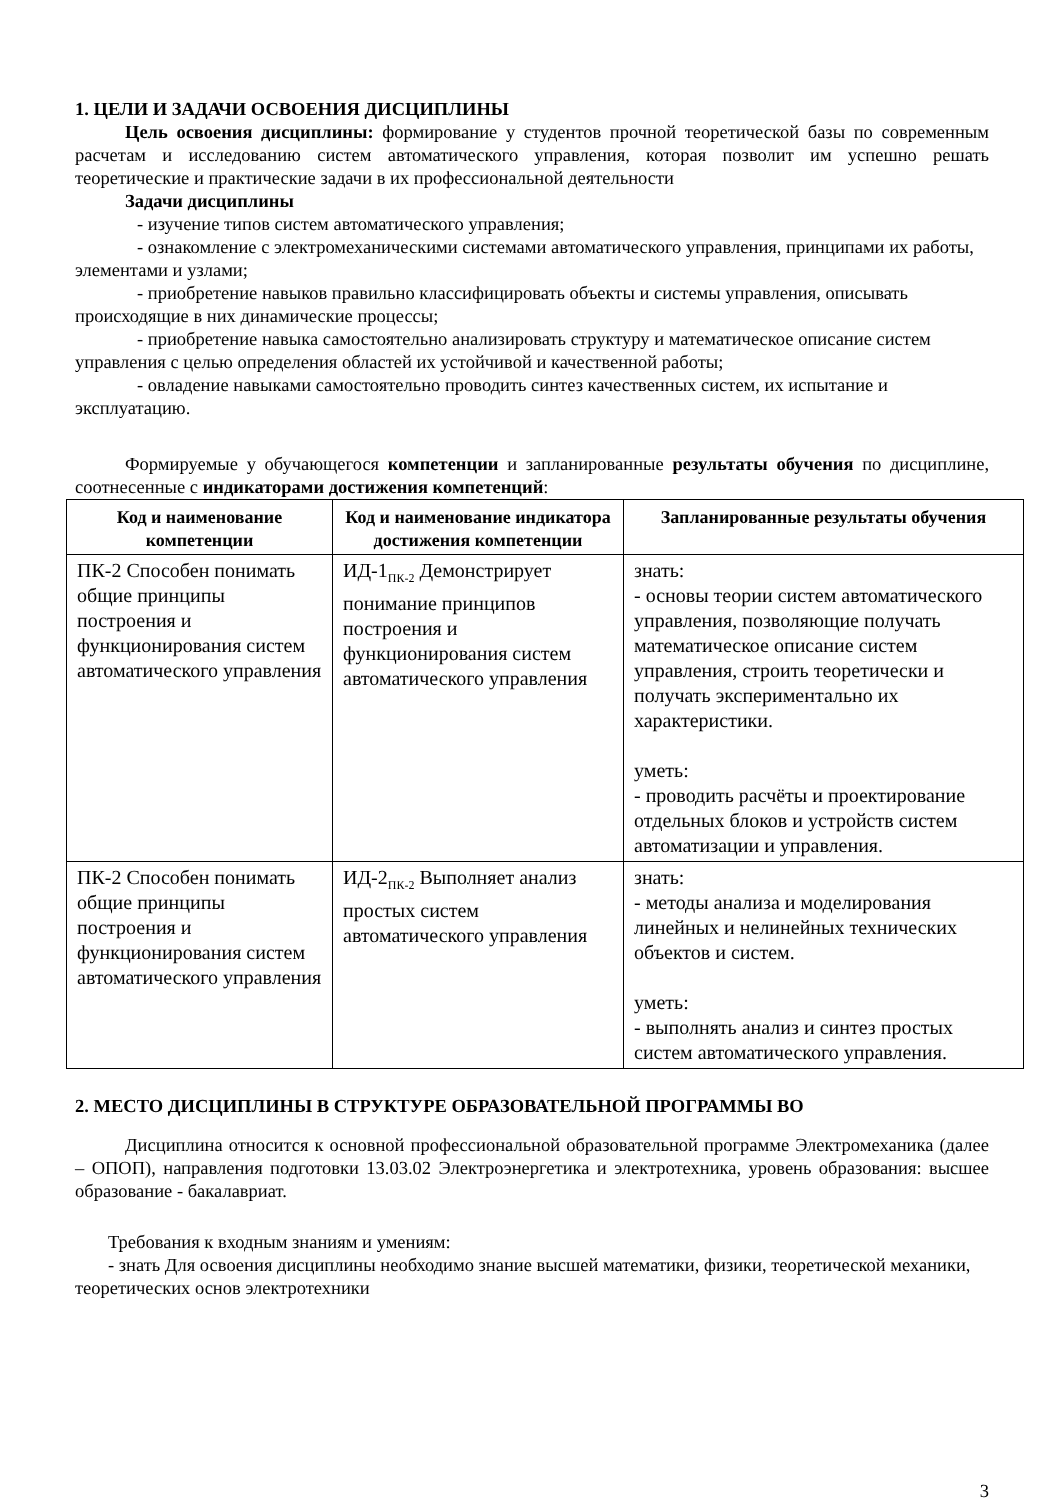1. ЦЕЛИ И ЗАДАЧИ ОСВОЕНИЯ ДИСЦИПЛИНЫ
Цель освоения дисциплины: формирование у студентов прочной теоретической базы по современным расчетам и исследованию систем автоматического управления, которая позволит им успешно решать теоретические и практические задачи в их профессиональной деятельности
Задачи дисциплины
- изучение типов систем автоматического управления;
- ознакомление с электромеханическими системами автоматического управления, принципами их работы, элементами и узлами;
- приобретение навыков правильно классифицировать объекты и системы управления, описывать происходящие в них динамические процессы;
- приобретение навыка самостоятельно анализировать структуру и математическое описание систем управления с целью определения областей их устойчивой и качественной работы;
- овладение навыками самостоятельно проводить синтез качественных систем, их испытание и эксплуатацию.
Формируемые у обучающегося компетенции и запланированные результаты обучения по дисциплине, соотнесенные с индикаторами достижения компетенций:
| Код и наименование компетенции | Код и наименование индикатора достижения компетенции | Запланированные результаты обучения |
| --- | --- | --- |
| ПК-2 Способен понимать общие принципы построения и функционирования систем автоматического управления | ИД-1<sub>ПК-2</sub> Демонстрирует понимание принципов построения и функционирования систем автоматического управления | знать: - основы теории систем автоматического управления, позволяющие получать математическое описание систем управления, строить теоретически и получать экспериментально их характеристики. уметь: - проводить расчёты и проектирование отдельных блоков и устройств систем автоматизации и управления. |
| ПК-2 Способен понимать общие принципы построения и функционирования систем автоматического управления | ИД-2<sub>ПК-2</sub> Выполняет анализ простых систем автоматического управления | знать: - методы анализа и моделирования линейных и нелинейных технических объектов и систем. уметь: - выполнять анализ и синтез простых систем автоматического управления. |
2. МЕСТО ДИСЦИПЛИНЫ В СТРУКТУРЕ ОБРАЗОВАТЕЛЬНОЙ ПРОГРАММЫ ВО
Дисциплина относится к основной профессиональной образовательной программе Электромеханика (далее – ОПОП), направления подготовки 13.03.02 Электроэнергетика и электротехника, уровень образования: высшее образование - бакалавриат.
Требования к входным знаниям и умениям:
- знать Для освоения дисциплины необходимо знание высшей математики, физики, теоретической механики, теоретических основ электротехники
3